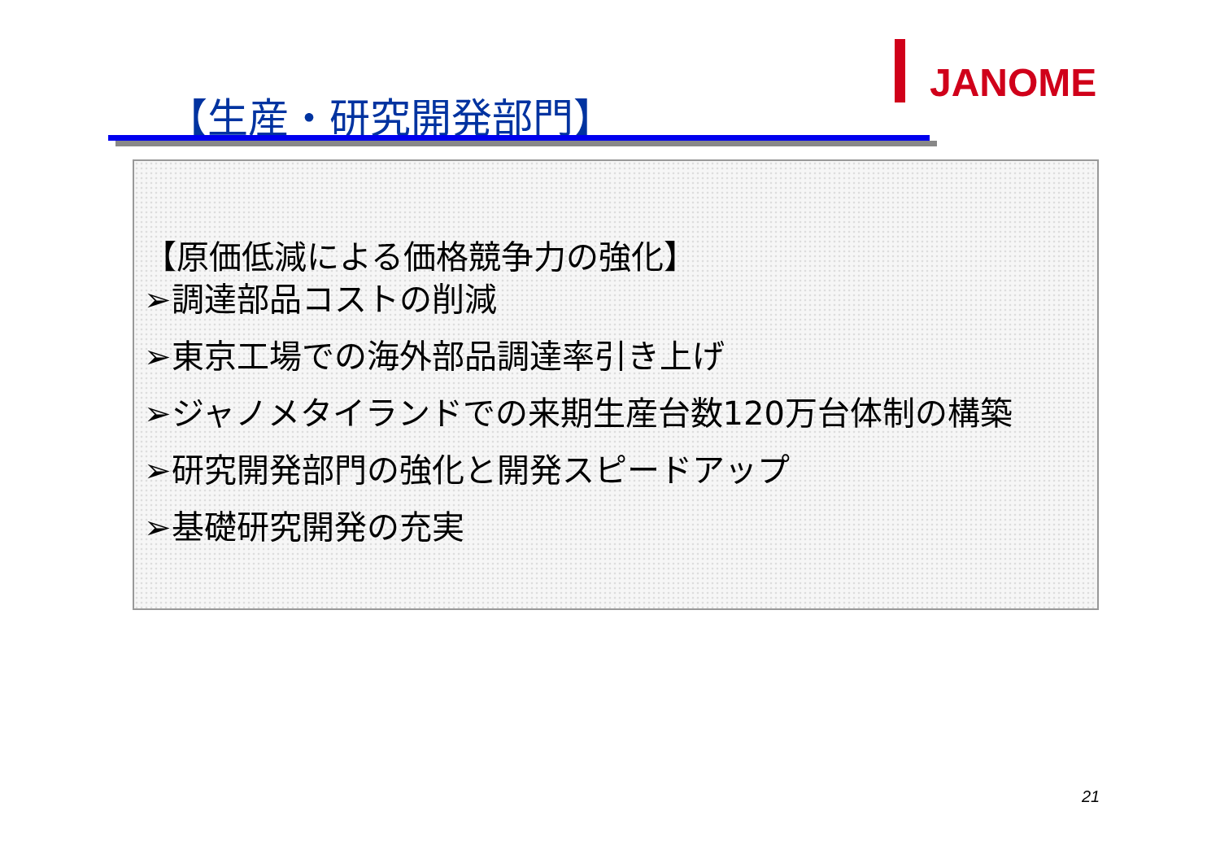JANOME
【生産・研究開発部門】
【原価低減による価格競争力の強化】
➢調達部品コストの削減
➢東京工場での海外部品調達率引き上げ
➢ジャノメタイランドでの来期生産台数120万台体制の構築
➢研究開発部門の強化と開発スピードアップ
➢基礎研究開発の充実
21